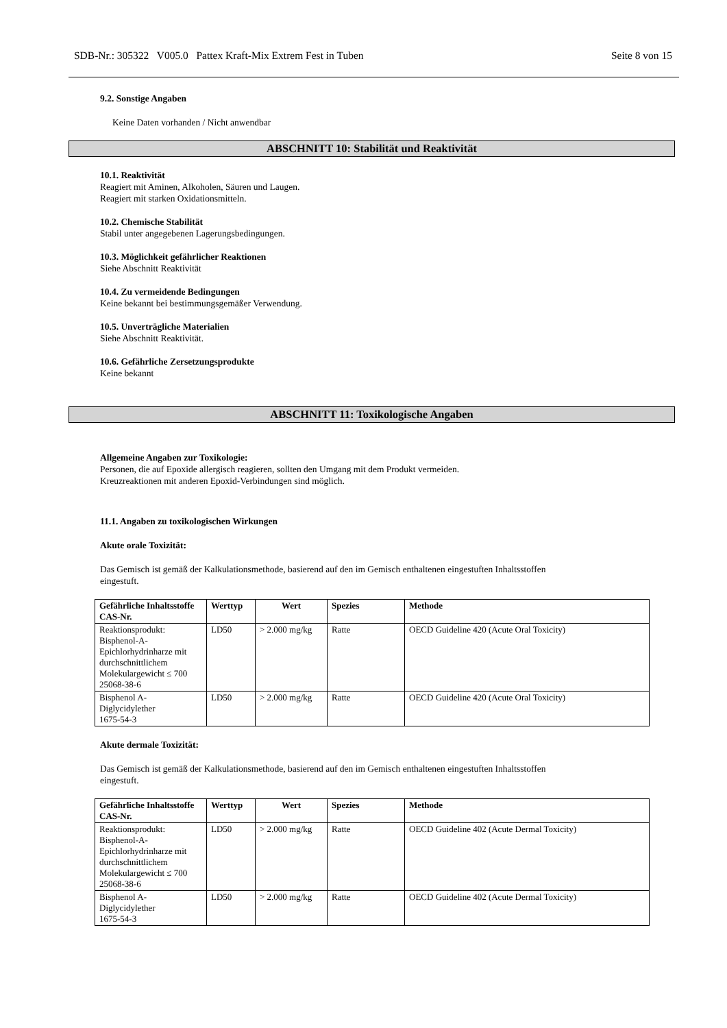SDB-Nr.: 305322 V005.0 Pattex Kraft-Mix Extrem Fest in Tuben Seite 8 von 15
9.2. Sonstige Angaben
Keine Daten vorhanden / Nicht anwendbar
ABSCHNITT 10: Stabilität und Reaktivität
10.1. Reaktivität
Reagiert mit Aminen, Alkoholen, Säuren und Laugen.
Reagiert mit starken Oxidationsmitteln.
10.2. Chemische Stabilität
Stabil unter angegebenen Lagerungsbedingungen.
10.3. Möglichkeit gefährlicher Reaktionen
Siehe Abschnitt Reaktivität
10.4. Zu vermeidende Bedingungen
Keine bekannt bei bestimmungsgemäßer Verwendung.
10.5. Unverträgliche Materialien
Siehe Abschnitt Reaktivität.
10.6. Gefährliche Zersetzungsprodukte
Keine bekannt
ABSCHNITT 11: Toxikologische Angaben
Allgemeine Angaben zur Toxikologie:
Personen, die auf Epoxide allergisch reagieren, sollten den Umgang mit dem Produkt vermeiden.
Kreuzreaktionen mit anderen Epoxid-Verbindungen sind möglich.
11.1. Angaben zu toxikologischen Wirkungen
Akute orale Toxizität:
Das Gemisch ist gemäß der Kalkulationsmethode, basierend auf den im Gemisch enthaltenen eingestuften Inhaltsstoffen
eingestuft.
| Gefährliche Inhaltsstoffe CAS-Nr. | Werttyp | Wert | Spezies | Methode |
| --- | --- | --- | --- | --- |
| Reaktionsprodukt: Bisphenol-A-Epichlorhydrinharze mit durchschnittlichem Molekulargewicht ≤ 700 25068-38-6 | LD50 | > 2.000 mg/kg | Ratte | OECD Guideline 420 (Acute Oral Toxicity) |
| Bisphenol A-Diglycidylether 1675-54-3 | LD50 | > 2.000 mg/kg | Ratte | OECD Guideline 420 (Acute Oral Toxicity) |
Akute dermale Toxizität:
Das Gemisch ist gemäß der Kalkulationsmethode, basierend auf den im Gemisch enthaltenen eingestuften Inhaltsstoffen
eingestuft.
| Gefährliche Inhaltsstoffe CAS-Nr. | Werttyp | Wert | Spezies | Methode |
| --- | --- | --- | --- | --- |
| Reaktionsprodukt: Bisphenol-A-Epichlorhydrinharze mit durchschnittlichem Molekulargewicht ≤ 700 25068-38-6 | LD50 | > 2.000 mg/kg | Ratte | OECD Guideline 402 (Acute Dermal Toxicity) |
| Bisphenol A-Diglycidylether 1675-54-3 | LD50 | > 2.000 mg/kg | Ratte | OECD Guideline 402 (Acute Dermal Toxicity) |